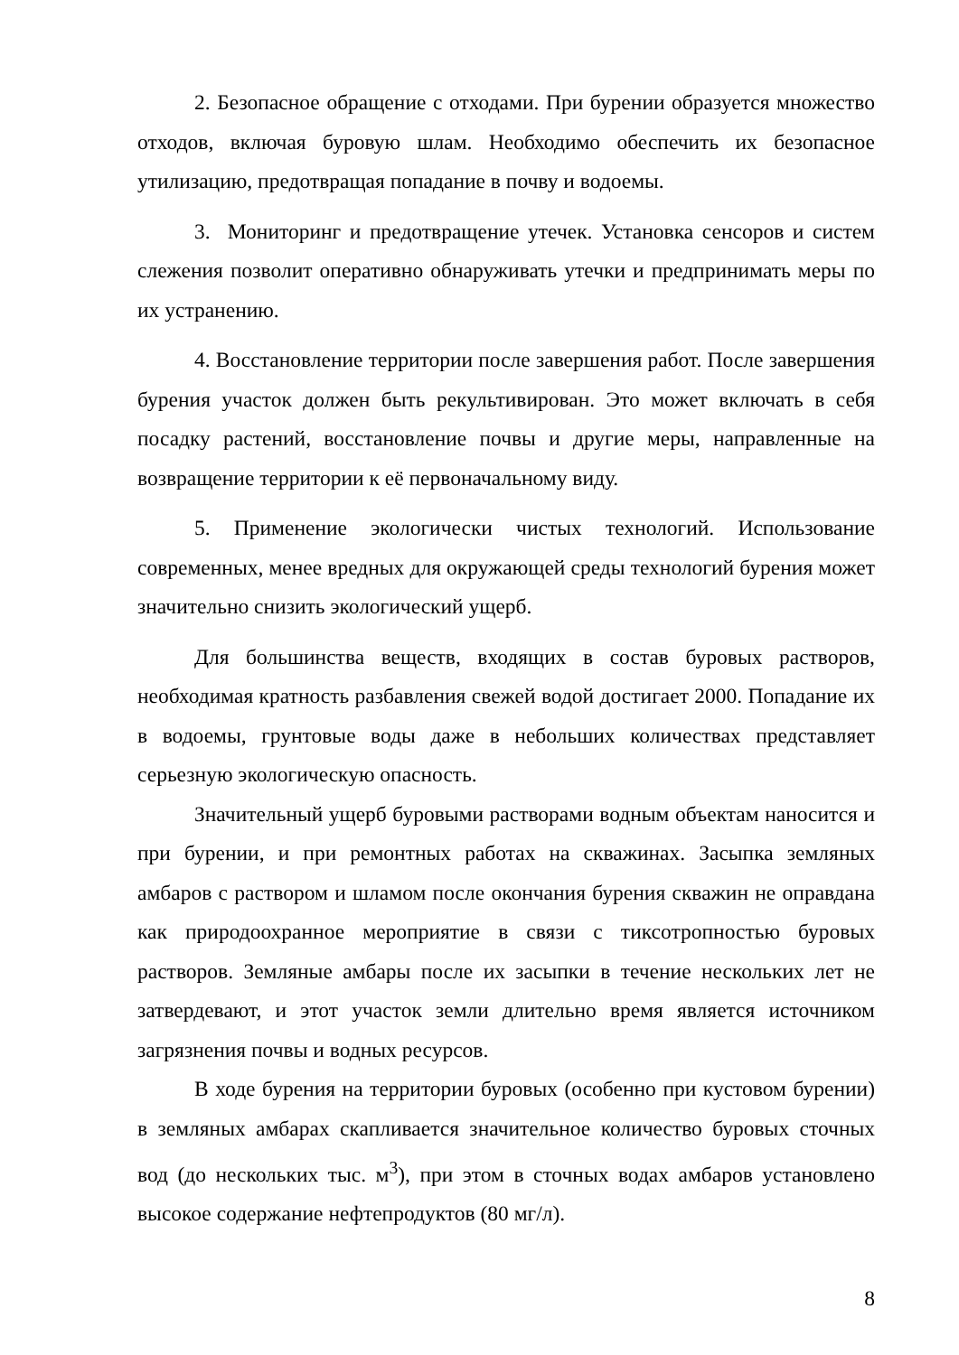2. Безопасное обращение с отходами. При бурении образуется множество отходов, включая буровую шлам. Необходимо обеспечить их безопасное утилизацию, предотвращая попадание в почву и водоемы.
3. Мониторинг и предотвращение утечек. Установка сенсоров и систем слежения позволит оперативно обнаруживать утечки и предпринимать меры по их устранению.
4. Восстановление территории после завершения работ. После завершения бурения участок должен быть рекультивирован. Это может включать в себя посадку растений, восстановление почвы и другие меры, направленные на возвращение территории к её первоначальному виду.
5. Применение экологически чистых технологий. Использование современных, менее вредных для окружающей среды технологий бурения может значительно снизить экологический ущерб.
Для большинства веществ, входящих в состав буровых растворов, необходимая кратность разбавления свежей водой достигает 2000. Попадание их в водоемы, грунтовые воды даже в небольших количествах представляет серьезную экологическую опасность.
Значительный ущерб буровыми растворами водным объектам наносится и при бурении, и при ремонтных работах на скважинах. Засыпка земляных амбаров с раствором и шламом после окончания бурения скважин не оправдана как природоохранное мероприятие в связи с тиксотропностью буровых растворов. Земляные амбары после их засыпки в течение нескольких лет не затвердевают, и этот участок земли длительно время является источником загрязнения почвы и водных ресурсов.
В ходе бурения на территории буровых (особенно при кустовом бурении) в земляных амбарах скапливается значительное количество буровых сточных вод (до нескольких тыс. м<sup>3</sup>), при этом в сточных водах амбаров установлено высокое содержание нефтепродуктов (80 мг/л).
8